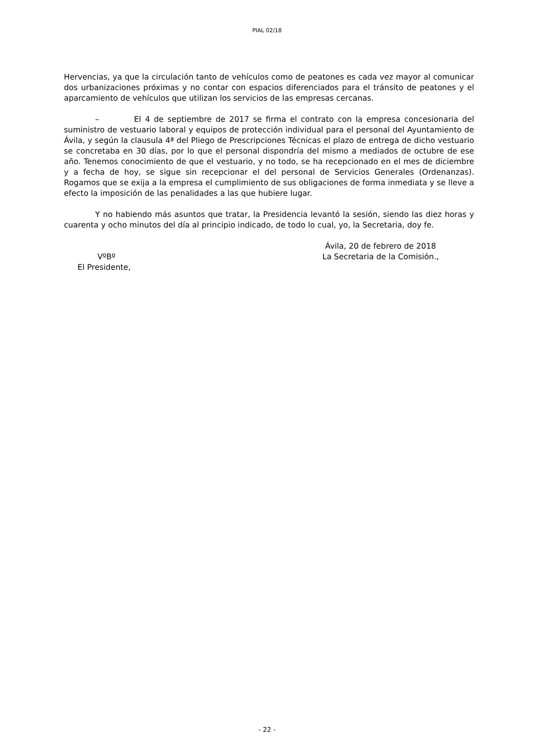PIAL 02/18
Hervencias, ya que la circulación tanto de vehículos como de peatones es cada vez mayor al comunicar dos urbanizaciones próximas y no contar con espacios diferenciados para el tránsito de peatones y el aparcamiento de vehículos que utilizan los servicios de las empresas cercanas.
– El 4 de septiembre de 2017 se firma el contrato con la empresa concesionaria del suministro de vestuario laboral y equipos de protección individual para el personal del Ayuntamiento de Ávila, y según la clausula 4ª del Pliego de Prescripciones Técnicas el plazo de entrega de dicho vestuario se concretaba en 30 días, por lo que el personal dispondría del mismo a mediados de octubre de ese año. Tenemos conocimiento de que el vestuario, y no todo, se ha recepcionado en el mes de diciembre y a fecha de hoy, se sigue sin recepcionar el del personal de Servicios Generales (Ordenanzas). Rogamos que se exija a la empresa el cumplimiento de sus obligaciones de forma inmediata y se lleve a efecto la imposición de las penalidades a las que hubiere lugar.
Y no habiendo más asuntos que tratar, la Presidencia levantó la sesión, siendo las diez horas y cuarenta y ocho minutos del día al principio indicado, de todo lo cual, yo, la Secretaria, doy fe.
VºBº
El Presidente,
Ávila, 20 de febrero de 2018
La Secretaria de la Comisión.,
- 22 -